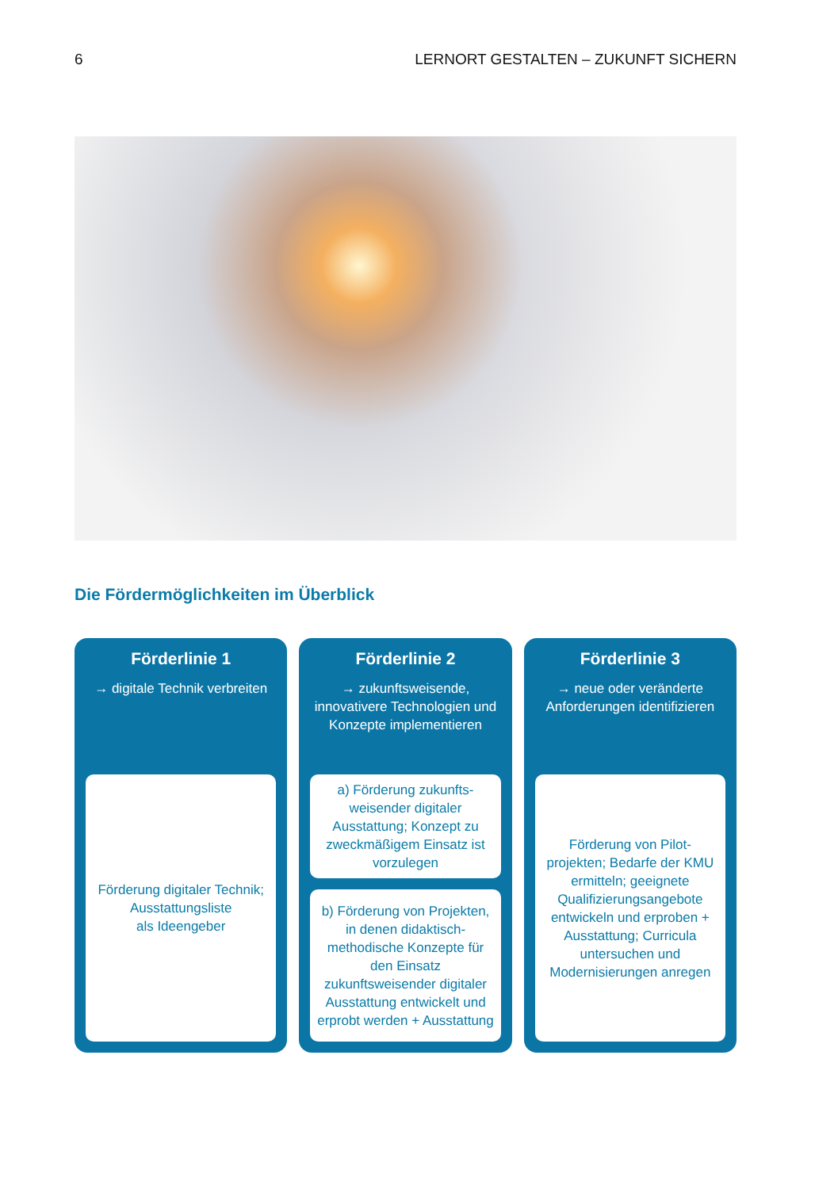6 LERNORT GESTALTEN – ZUKUNFT SICHERN
Die Fördermöglichkeiten im Überblick
Förderlinie 1
→ digitale Technik verbreiten
Förderung digitaler Technik;
Ausstattungsliste
als Ideengeber
Förderlinie 2
→ zukunftsweisende, innovativere Technologien und Konzepte implementieren
a) Förderung zukunfts-weisender digitaler Ausstattung; Konzept zu zweckmäßigem Einsatz ist vorzulegen
b) Förderung von Projekten, in denen didaktisch-methodische Konzepte für den Einsatz zukunftsweisender digitaler Ausstattung entwickelt und erprobt werden + Ausstattung
Förderlinie 3
→ neue oder veränderte Anforderungen identifizieren
Förderung von Pilot-projekten; Bedarfe der KMU ermitteln; geeignete Qualifizierungsangebote entwickeln und erproben + Ausstattung; Curricula untersuchen und Modernisierungen anregen